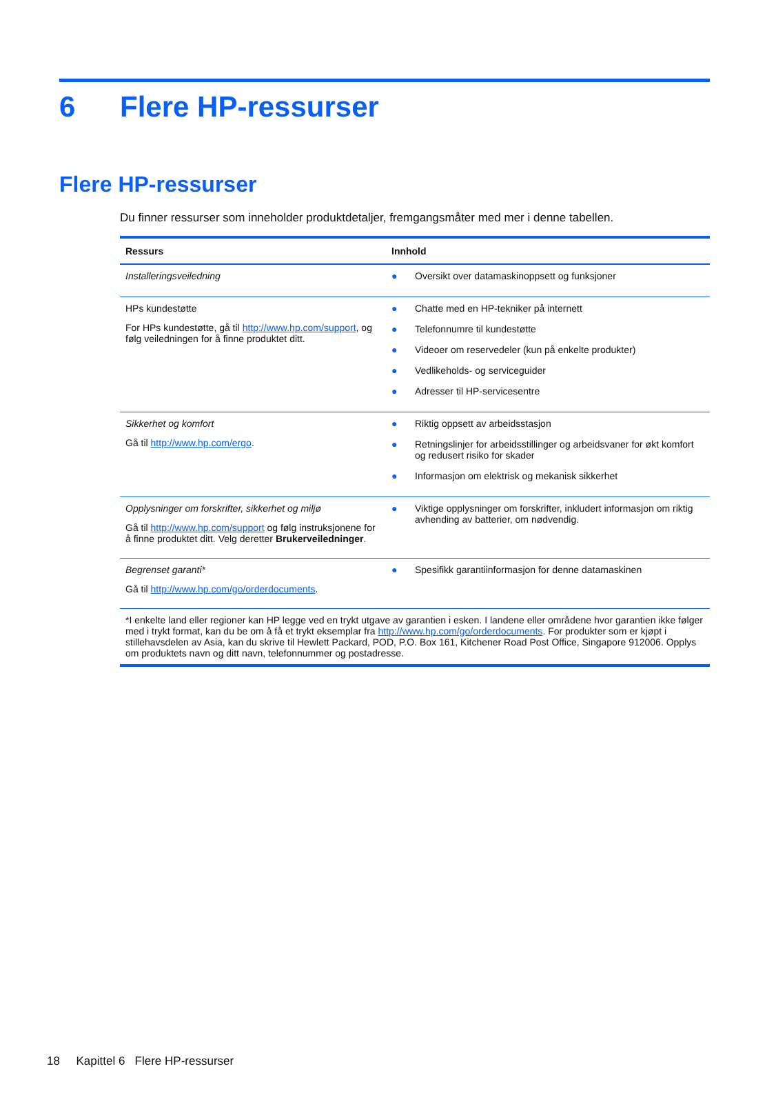6 Flere HP-ressurser
Flere HP-ressurser
Du finner ressurser som inneholder produktdetaljer, fremgangsmåter med mer i denne tabellen.
| Ressurs | Innhold |
| --- | --- |
| Installeringsveiledning | ● Oversikt over datamaskinoppsett og funksjoner |
| HPs kundestøtte For HPs kundestøtte, gå til http://www.hp.com/support , og følg veiledningen for å finne produktet ditt. | ● Chatte med en HP-tekniker på internett ● Telefonnumre til kundestøtte ● Videoer om reservedeler (kun på enkelte produkter) ● Vedlikeholds- og serviceguider ● Adresser til HP-servicesentre |
| Sikkerhet og komfort Gå til http://www.hp.com/ergo . | ● Riktig oppsett av arbeidsstasjon ● Retningslinjer for arbeidsstillinger og arbeidsvaner for økt komfort og redusert risiko for skader ● Informasjon om elektrisk og mekanisk sikkerhet |
| Opplysninger om forskrifter, sikkerhet og miljø Gå til http://www.hp.com/support og følg instruksjonene for å finne produktet ditt. Velg deretter Brukerveiledninger . | ● Viktige opplysninger om forskrifter, inkludert informasjon om riktig avhending av batterier, om nødvendig. |
| Begrenset garanti* Gå til http://www.hp.com/go/orderdocuments . | ● Spesifikk garantiinformasjon for denne datamaskinen |
| *I enkelte land eller regioner kan HP legge ved en trykt utgave av garantien i esken. I landene eller områdene hvor garantien ikke følger med i trykt format, kan du be om å få et trykt eksemplar fra http://www.hp.com/go/orderdocuments . For produkter som er kjøpt i stillehavsdelen av Asia, kan du skrive til Hewlett Packard, POD, P.O. Box 161, Kitchener Road Post Office, Singapore 912006. Opplys om produktets navn og ditt navn, telefonnummer og postadresse. | |
18 Kapittel 6 Flere HP-ressurser